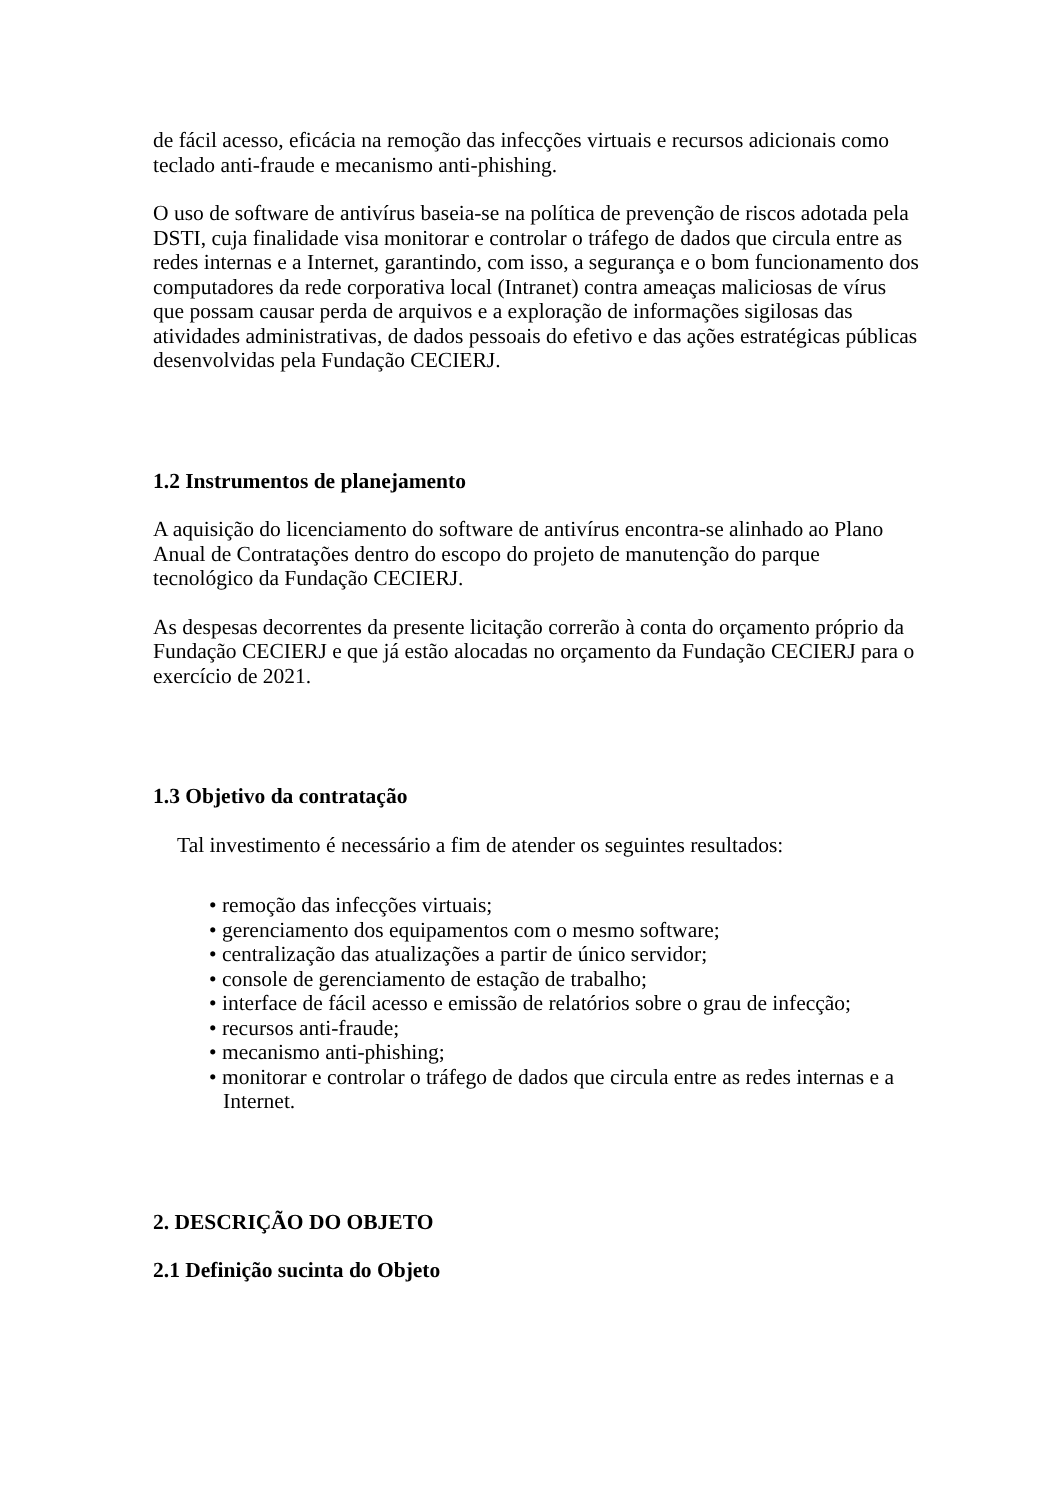de fácil acesso, eficácia na remoção das infecções virtuais e recursos adicionais como teclado anti-fraude e mecanismo anti-phishing.
O uso de software de antivírus baseia-se na política de prevenção de riscos adotada pela DSTI, cuja finalidade visa monitorar e controlar o tráfego de dados que circula entre as redes internas e a Internet, garantindo, com isso, a segurança e o bom funcionamento dos computadores da rede corporativa local (Intranet) contra ameaças maliciosas de vírus que possam causar perda de arquivos e a exploração de informações sigilosas das atividades administrativas, de dados pessoais do efetivo e das ações estratégicas públicas desenvolvidas pela Fundação CECIERJ.
1.2 Instrumentos de planejamento
A aquisição do licenciamento do software de antivírus encontra-se alinhado ao Plano Anual de Contratações dentro do escopo do projeto de manutenção do parque tecnológico da Fundação CECIERJ.
As despesas decorrentes da presente licitação correrão à conta do orçamento próprio da Fundação CECIERJ e que já estão alocadas no orçamento da Fundação CECIERJ para o exercício de 2021.
1.3 Objetivo da contratação
Tal investimento é necessário a fim de atender os seguintes resultados:
• remoção das infecções virtuais;
• gerenciamento dos equipamentos com o mesmo software;
• centralização das atualizações a partir de único servidor;
• console de gerenciamento de estação de trabalho;
• interface de fácil acesso e emissão de relatórios sobre o grau de infecção;
• recursos anti-fraude;
• mecanismo anti-phishing;
• monitorar e controlar o tráfego de dados que circula entre as redes internas e a Internet.
2. DESCRIÇÃO DO OBJETO
2.1 Definição sucinta do Objeto